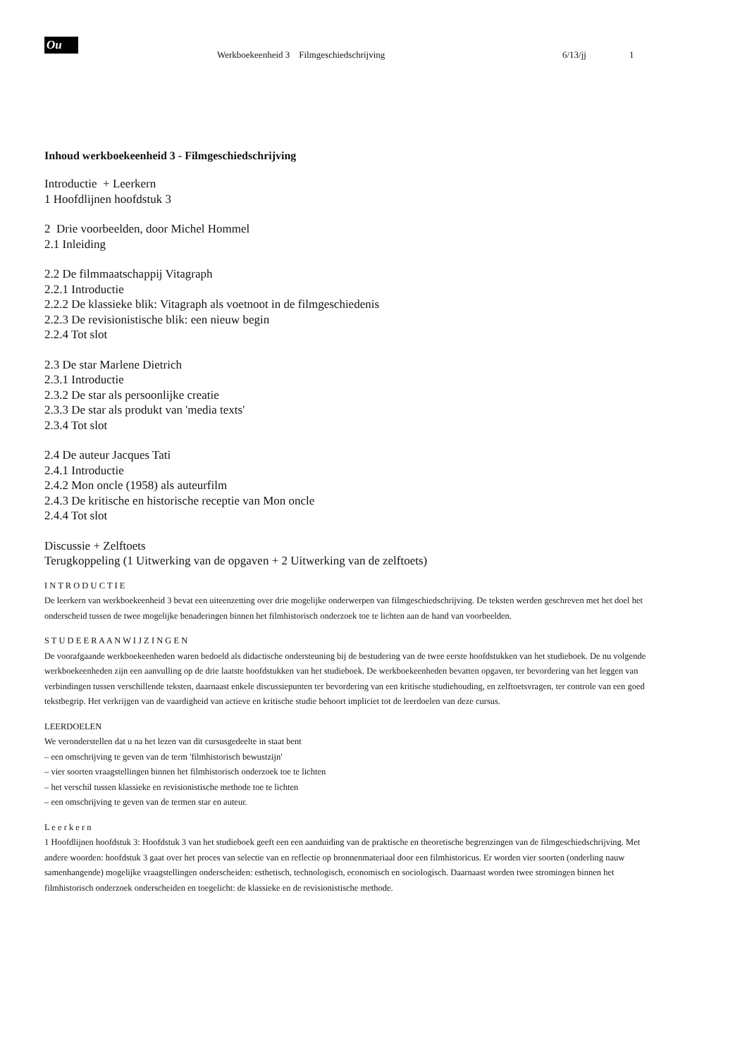Ou
Werkboekeenheid 3 Filmgeschiedschrijving 6/13/jj 1
Inhoud werkboekeenheid 3 - Filmgeschiedschrijving
Introductie + Leerkern
1 Hoofdlijnen hoofdstuk 3
2 Drie voorbeelden, door Michel Hommel
2.1 Inleiding
2.2 De filmmaatschappij Vitagraph
2.2.1 Introductie
2.2.2 De klassieke blik: Vitagraph als voetnoot in de filmgeschiedenis
2.2.3 De revisionistische blik: een nieuw begin
2.2.4 Tot slot
2.3 De star Marlene Dietrich
2.3.1 Introductie
2.3.2 De star als persoonlijke creatie
2.3.3 De star als produkt van 'media texts'
2.3.4 Tot slot
2.4 De auteur Jacques Tati
2.4.1 Introductie
2.4.2 Mon oncle (1958) als auteurfilm
2.4.3 De kritische en historische receptie van Mon oncle
2.4.4 Tot slot
Discussie + Zelftoets
Terugkoppeling (1 Uitwerking van de opgaven + 2 Uitwerking van de zelftoets)
I N T R O D U C T I E
De leerkern van werkboekeenheid 3 bevat een uiteenzetting over drie mogelijke onderwerpen van filmgeschiedschrijving. De teksten werden geschreven met het doel het onderscheid tussen de twee mogelijke benaderingen binnen het filmhistorisch onderzoek toe te lichten aan de hand van voorbeelden.
S T U D E E R A A N W I J Z I N G E N
De voorafgaande werkboekeenheden waren bedoeld als didactische ondersteuning bij de bestudering van de twee eerste hoofdstukken van het studieboek. De nu volgende werkboekeenheden zijn een aanvulling op de drie laatste hoofdstukken van het studieboek. De werkboekeenheden bevatten opgaven, ter bevordering van het leggen van verbindingen tussen verschillende teksten, daarnaast enkele discussiepunten ter bevordering van een kritische studiehouding, en zelftoetsvragen, ter controle van een goed tekstbegrip. Het verkrijgen van de vaardigheid van actieve en kritische studie behoort impliciet tot de leerdoelen van deze cursus.
LEERDOELEN
We veronderstellen dat u na het lezen van dit cursusgedeelte in staat bent
– een omschrijving te geven van de term 'filmhistorisch bewustzijn'
– vier soorten vraagstellingen binnen het filmhistorisch onderzoek toe te lichten
– het verschil tussen klassieke en revisionistische methode toe te lichten
– een omschrijving te geven van de termen star en auteur.
L e e r k e r n
1 Hoofdlijnen hoofdstuk 3: Hoofdstuk 3 van het studieboek geeft een een aanduiding van de praktische en theoretische begrenzingen van de filmgeschiedschrijving. Met andere woorden: hoofdstuk 3 gaat over het proces van selectie van en reflectie op bronnenmateriaal door een filmhistoricus. Er worden vier soorten (onderling nauw samenhangende) mogelijke vraagstellingen onderscheiden: esthetisch, technologisch, economisch en sociologisch. Daarnaast worden twee stromingen binnen het filmhistorisch onderzoek onderscheiden en toegelicht: de klassieke en de revisionistische methode.